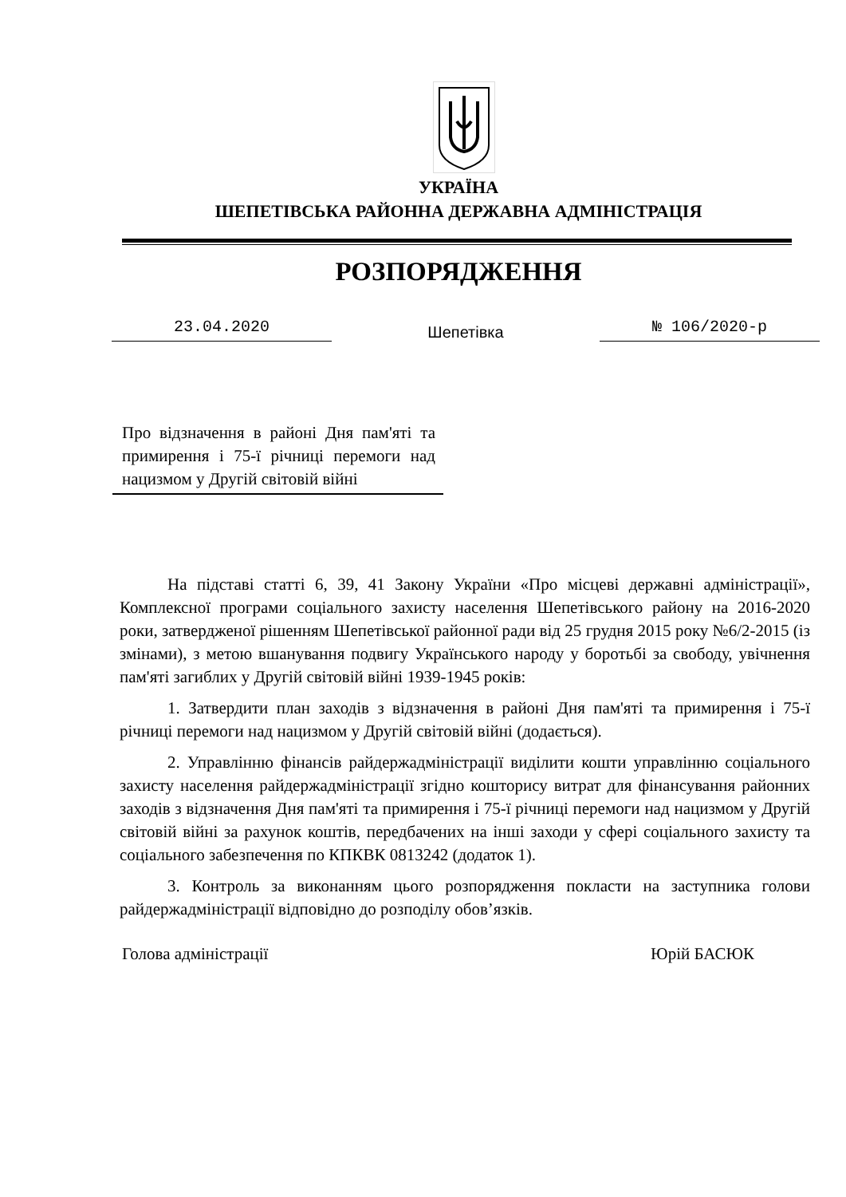УКРАЇНА
ШЕПЕТІВСЬКА РАЙОННА ДЕРЖАВНА АДМІНІСТРАЦІЯ
РОЗПОРЯДЖЕННЯ
23.04.2020
Шепетівка
№ 106/2020-р
Про відзначення в районі Дня пам'яті та примирення і 75-ї річниці перемоги над нацизмом у Другій світовій війні
На підставі статті 6, 39, 41 Закону України «Про місцеві державні адміністрації», Комплексної програми соціального захисту населення Шепетівського району на 2016-2020 роки, затвердженої рішенням Шепетівської районної ради від 25 грудня 2015 року №6/2-2015 (із змінами), з метою вшанування подвигу Українського народу у боротьбі за свободу, увічнення пам'яті загиблих у Другій світовій війні 1939-1945 років:
1. Затвердити план заходів з відзначення в районі Дня пам'яті та примирення і 75-ї річниці перемоги над нацизмом у Другій світовій війні (додається).
2. Управлінню фінансів райдержадміністрації виділити кошти управлінню соціального захисту населення райдержадміністрації згідно кошторису витрат для фінансування районних заходів з відзначення Дня пам'яті та примирення і 75-ї річниці перемоги над нацизмом у Другій світовій війні за рахунок коштів, передбачених на інші заходи у сфері соціального захисту та соціального забезпечення по КПКВК 0813242 (додаток 1).
3. Контроль за виконанням цього розпорядження покласти на заступника голови райдержадміністрації відповідно до розподілу обов’язків.
Голова адміністрації Юрій БАСЮК